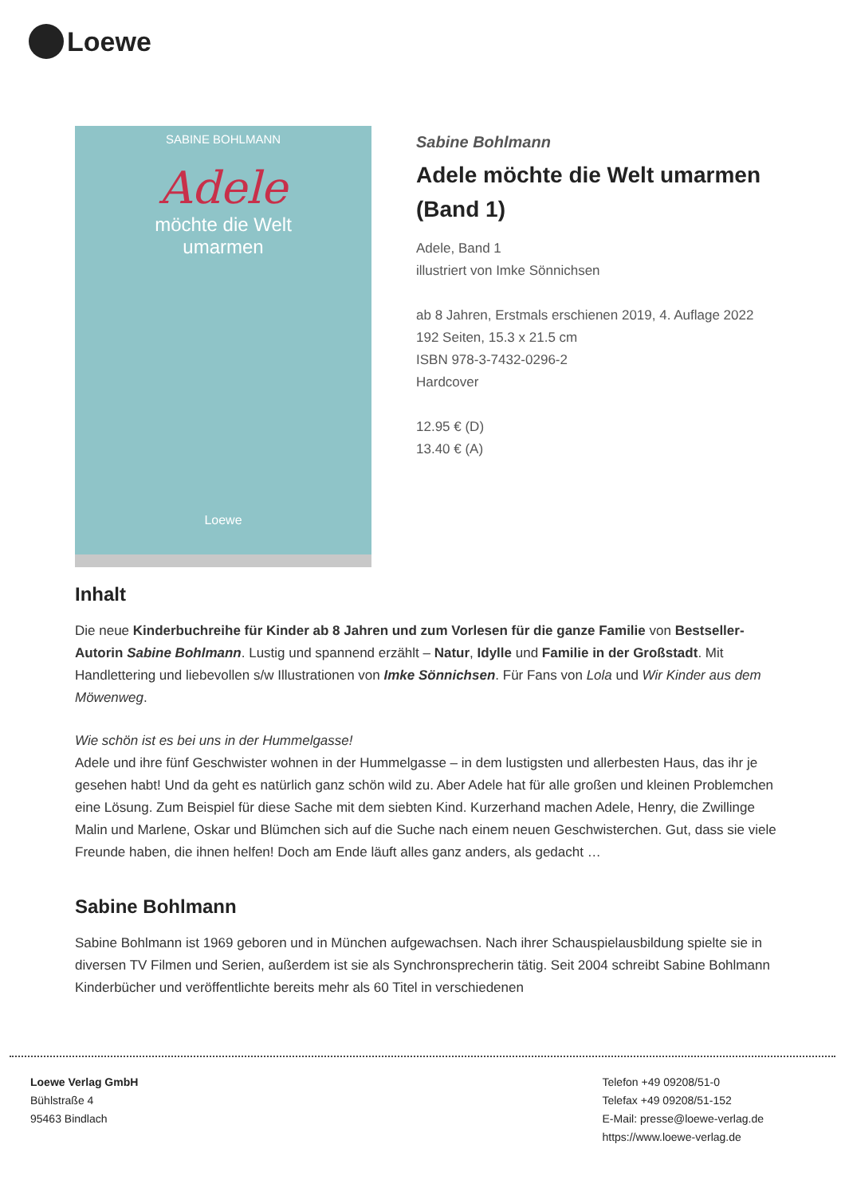Loewe
SABINE BOHLMANN
Adele
möchte die Welt
umarmen
Loewe
Sabine Bohlmann
Adele möchte die Welt umarmen (Band 1)
Adele, Band 1
illustriert von Imke Sönnichsen
ab 8 Jahren, Erstmals erschienen 2019, 4. Auflage 2022
192 Seiten, 15.3 x 21.5 cm
ISBN 978-3-7432-0296-2
Hardcover
12.95 € (D)
13.40 € (A)
Inhalt
Die neue Kinderbuchreihe für Kinder ab 8 Jahren und zum Vorlesen für die ganze Familie von Bestseller-Autorin Sabine Bohlmann. Lustig und spannend erzählt – Natur, Idylle und Familie in der Großstadt. Mit Handlettering und liebevollen s/w Illustrationen von Imke Sönnichsen. Für Fans von Lola und Wir Kinder aus dem Möwenweg.
Wie schön ist es bei uns in der Hummelgasse!
Adele und ihre fünf Geschwister wohnen in der Hummelgasse – in dem lustigsten und allerbesten Haus, das ihr je gesehen habt! Und da geht es natürlich ganz schön wild zu. Aber Adele hat für alle großen und kleinen Problemchen eine Lösung. Zum Beispiel für diese Sache mit dem siebten Kind. Kurzerhand machen Adele, Henry, die Zwillinge Malin und Marlene, Oskar und Blümchen sich auf die Suche nach einem neuen Geschwisterchen. Gut, dass sie viele Freunde haben, die ihnen helfen! Doch am Ende läuft alles ganz anders, als gedacht …
Sabine Bohlmann
Sabine Bohlmann ist 1969 geboren und in München aufgewachsen. Nach ihrer Schauspielausbildung spielte sie in diversen TV Filmen und Serien, außerdem ist sie als Synchronsprecherin tätig. Seit 2004 schreibt Sabine Bohlmann Kinderbücher und veröffentlichte bereits mehr als 60 Titel in verschiedenen
Loewe Verlag GmbH
Bühlstraße 4
95463 Bindlach
Telefon +49 09208/51-0
Telefax +49 09208/51-152
E-Mail: presse@loewe-verlag.de
https://www.loewe-verlag.de